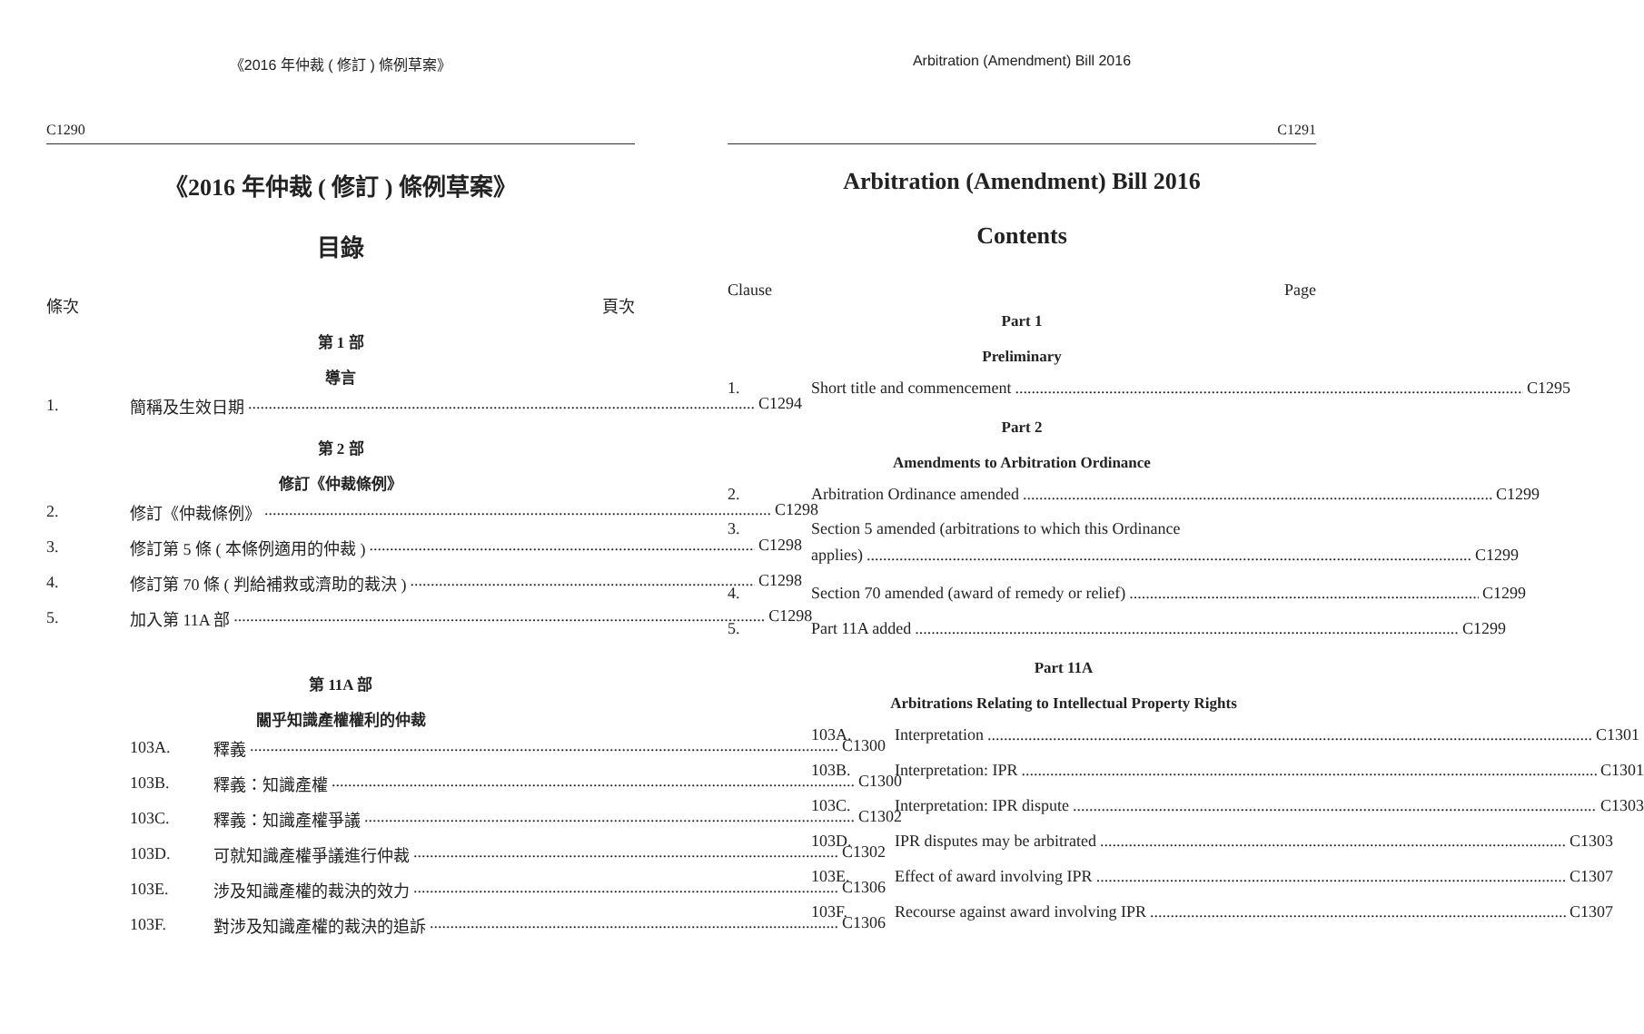《2016 年仲裁 ( 修訂 ) 條例草案》
C1290
《2016 年仲裁 ( 修訂 ) 條例草案》
目錄
條次 頁次
第 1 部
導言
1. 簡稱及生效日期 C1294
第 2 部
修訂《仲裁條例》
2. 修訂《仲裁條例》 C1298
3. 修訂第 5 條 ( 本條例適用的仲裁 ) C1298
4. 修訂第 70 條 ( 判給補救或濟助的裁決 ) C1298
5. 加入第 11A 部 C1298
第 11A 部
關乎知識產權權利的仲裁
103A. 釋義 C1300
103B. 釋義：知識產權 C1300
103C. 釋義：知識產權爭議 C1302
103D. 可就知識產權爭議進行仲裁 C1302
103E. 涉及知識產權的裁決的效力 C1306
103F. 對涉及知識產權的裁決的追訴 C1306
Arbitration (Amendment) Bill 2016
C1291
Arbitration (Amendment) Bill 2016
Contents
Clause Page
Part 1
Preliminary
1. Short title and commencement C1295
Part 2
Amendments to Arbitration Ordinance
2. Arbitration Ordinance amended C1299
3. Section 5 amended (arbitrations to which this Ordinance
applies) C1299
4. Section 70 amended (award of remedy or relief) C1299
5. Part 11A added C1299
Part 11A
Arbitrations Relating to Intellectual Property Rights
103A. Interpretation C1301
103B. Interpretation: IPR C1301
103C. Interpretation: IPR dispute C1303
103D. IPR disputes may be arbitrated C1303
103E. Effect of award involving IPR C1307
103F. Recourse against award involving IPR C1307